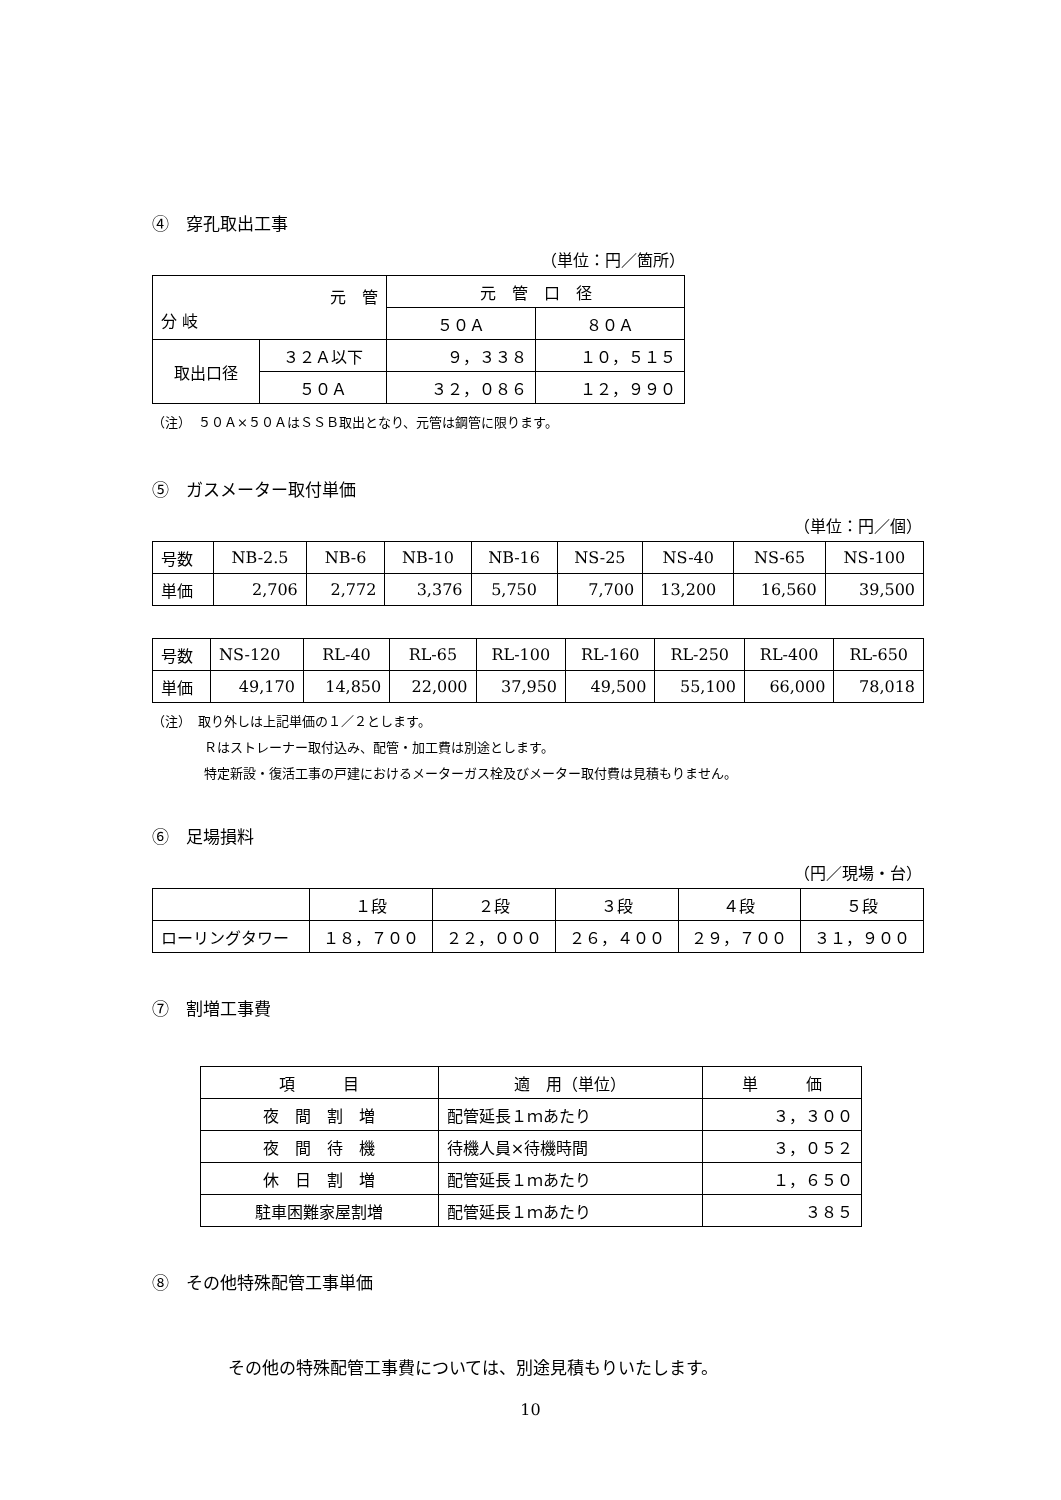④　穿孔取出工事
（単位：円／箇所）
| 元 管 分 岐 | | 元 管 口 径 | |
| | | ５０Ａ | ８０Ａ |
| 取出口径 | ３２Ａ以下 | ９，３３８ | １０，５１５ |
| | ５０Ａ | ３２，０８６ | １２，９９０ |
（注）　５０Ａ×５０ＡはＳＳＢ取出となり、元管は鋼管に限ります。
⑤　ガスメーター取付単価
（単位：円／個）
| 号数 | NB-2.5 | NB-6 | NB-10 | NB-16 | NS-25 | NS-40 | NS-65 | NS-100 |
| 単価 | 2,706 | 2,772 | 3,376 | 5,750 | 7,700 | 13,200 | 16,560 | 39,500 |
| 号数 | NS-120 | RL-40 | RL-65 | RL-100 | RL-160 | RL-250 | RL-400 | RL-650 |
| 単価 | 49,170 | 14,850 | 22,000 | 37,950 | 49,500 | 55,100 | 66,000 | 78,018 |
（注）　取り外しは上記単価の１／２とします。
　　　　Ｒはストレーナー取付込み、配管・加工費は別途とします。
　　　　特定新設・復活工事の戸建におけるメーターガス栓及びメーター取付費は見積もりません。
⑥　足場損料
（円／現場・台）
| | １段 | ２段 | ３段 | ４段 | ５段 |
| ローリングタワー | １８，７００ | ２２，０００ | ２６，４００ | ２９，７００ | ３１，９００ |
⑦　割増工事費
| 項 目 | 適 用（単位） | 単 価 |
| 夜 間 割 増 | 配管延長１ｍあたり | ３，３００ |
| 夜 間 待 機 | 待機人員×待機時間 | ３，０５２ |
| 休 日 割 増 | 配管延長１ｍあたり | １，６５０ |
| 駐車困難家屋割増 | 配管延長１ｍあたり | ３８５ |
⑧　その他特殊配管工事単価
その他の特殊配管工事費については、別途見積もりいたします。
10